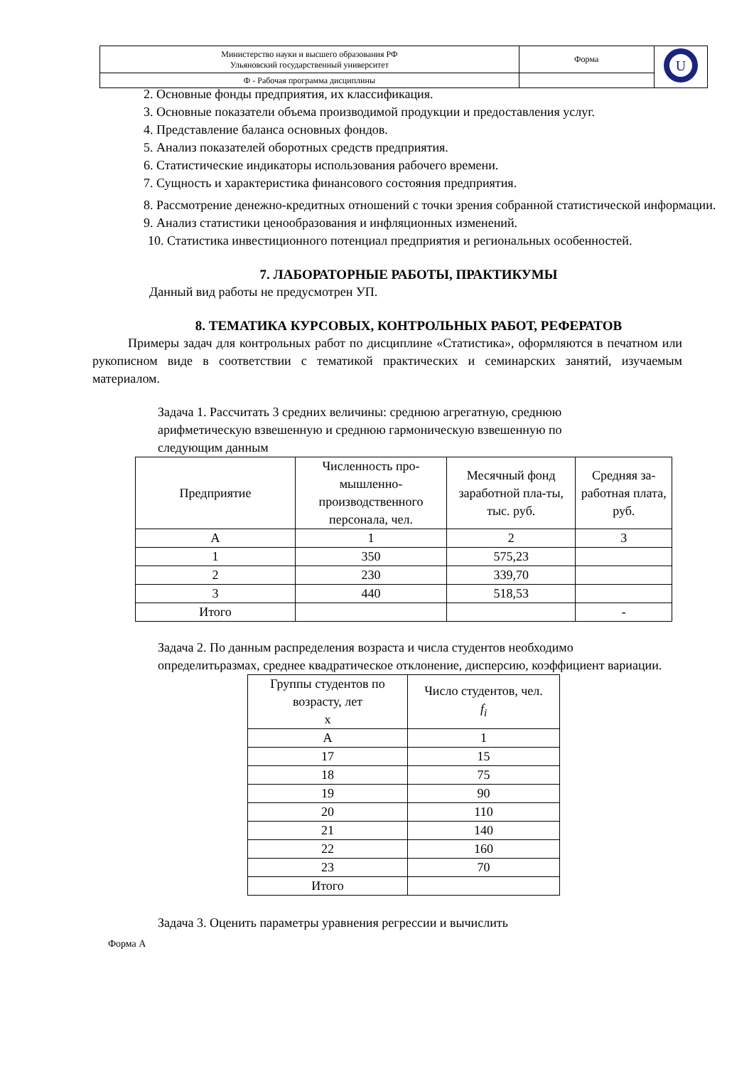| Министерство науки и высшего образования РФ Ульяновский государственный университет | Форма | U |
| Ф - Рабочая программа дисциплины | | |
2. Основные фонды предприятия, их классификация.
3. Основные показатели объема производимой продукции и предоставления услуг.
4. Представление баланса основных фондов.
5. Анализ показателей оборотных средств предприятия.
6. Статистические индикаторы использования рабочего времени.
7. Сущность и характеристика финансового состояния предприятия.
8. Рассмотрение денежно-кредитных отношений с точки зрения собранной статистической информации.
9. Анализ статистики ценообразования и инфляционных изменений.
10. Статистика инвестиционного потенциал предприятия и региональных особенностей.
7. ЛАБОРАТОРНЫЕ РАБОТЫ, ПРАКТИКУМЫ
Данный вид работы не предусмотрен УП.
8. ТЕМАТИКА КУРСОВЫХ, КОНТРОЛЬНЫХ РАБОТ, РЕФЕРАТОВ
Примеры задач для контрольных работ по дисциплине «Статистика», оформляются в печатном или рукописном виде в соответствии с тематикой практических и семинарских занятий, изучаемым материалом.
Задача 1. Рассчитать 3 средних величины: среднюю агрегатную, среднюю арифметическую взвешенную и среднюю гармоническую взвешенную по следующим данным
| Предприятие | Численность про-мышленно-производственного персонала, чел. | Месячный фонд заработной пла-ты, тыс. руб. | Средняя за-работная плата, руб. |
| А | 1 | 2 | 3 |
| 1 | 350 | 575,23 | |
| 2 | 230 | 339,70 | |
| 3 | 440 | 518,53 | |
| Итого | | | - |
Задача 2. По данным распределения возраста и числа студентов необходимо определитьразмах, среднее квадратическое отклонение, дисперсию, коэффициент вариации.
| Группы студентов по возрасту, лет х | Число студентов, чел. f<sub>i</sub> |
| А | 1 |
| 17 | 15 |
| 18 | 75 |
| 19 | 90 |
| 20 | 110 |
| 21 | 140 |
| 22 | 160 |
| 23 | 70 |
| Итого | |
Задача 3. Оценить параметры уравнения регрессии и вычислить
Форма А